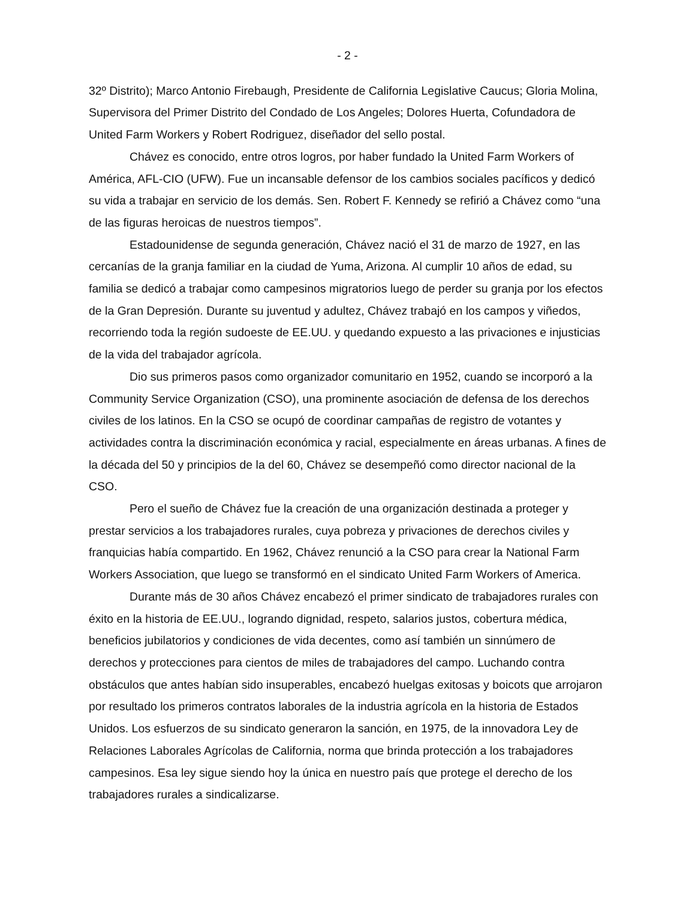- 2 -
32º Distrito); Marco Antonio Firebaugh, Presidente de California Legislative Caucus; Gloria Molina, Supervisora del Primer Distrito del Condado de Los Angeles; Dolores Huerta, Cofundadora de United Farm Workers y Robert Rodriguez, diseñador del sello postal.
Chávez es conocido, entre otros logros, por haber fundado la United Farm Workers of América, AFL-CIO (UFW). Fue un incansable defensor de los cambios sociales pacíficos y dedicó su vida a trabajar en servicio de los demás. Sen. Robert F. Kennedy se refirió a Chávez como “una de las figuras heroicas de nuestros tiempos”.
Estadounidense de segunda generación, Chávez nació el 31 de marzo de 1927, en las cercanías de la granja familiar en la ciudad de Yuma, Arizona. Al cumplir 10 años de edad, su familia se dedicó a trabajar como campesinos migratorios luego de perder su granja por los efectos de la Gran Depresión. Durante su juventud y adultez, Chávez trabajó en los campos y viñedos, recorriendo toda la región sudoeste de EE.UU. y quedando expuesto a las privaciones e injusticias de la vida del trabajador agrícola.
Dio sus primeros pasos como organizador comunitario en 1952, cuando se incorporó a la Community Service Organization (CSO), una prominente asociación de defensa de los derechos civiles de los latinos. En la CSO se ocupó de coordinar campañas de registro de votantes y actividades contra la discriminación económica y racial, especialmente en áreas urbanas. A fines de la década del 50 y principios de la del 60, Chávez se desempeñó como director nacional de la CSO.
Pero el sueño de Chávez fue la creación de una organización destinada a proteger y prestar servicios a los trabajadores rurales, cuya pobreza y privaciones de derechos civiles y franquicias había compartido. En 1962, Chávez renunció a la CSO para crear la National Farm Workers Association, que luego se transformó en el sindicato United Farm Workers of America.
Durante más de 30 años Chávez encabezó el primer sindicato de trabajadores rurales con éxito en la historia de EE.UU., logrando dignidad, respeto, salarios justos, cobertura médica, beneficios jubilatorios y condiciones de vida decentes, como así también un sinnúmero de derechos y protecciones para cientos de miles de trabajadores del campo. Luchando contra obstáculos que antes habían sido insuperables, encabezó huelgas exitosas y boicots que arrojaron por resultado los primeros contratos laborales de la industria agrícola en la historia de Estados Unidos. Los esfuerzos de su sindicato generaron la sanción, en 1975, de la innovadora Ley de Relaciones Laborales Agrícolas de California, norma que brinda protección a los trabajadores campesinos. Esa ley sigue siendo hoy la única en nuestro país que protege el derecho de los trabajadores rurales a sindicalizarse.